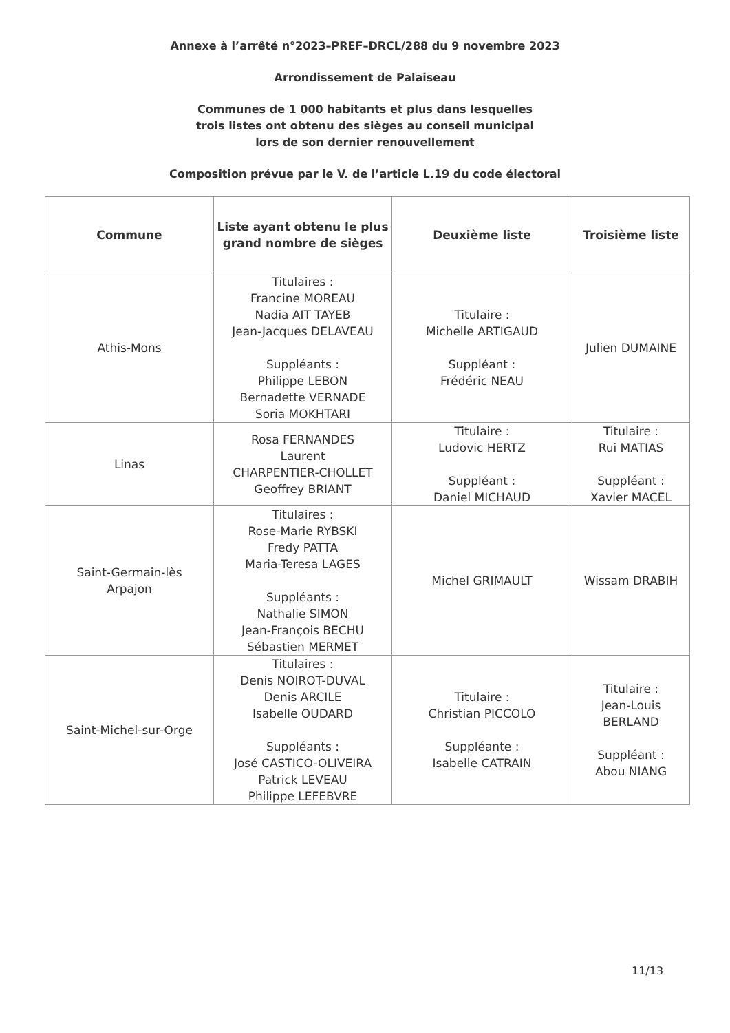Annexe à l’arrêté n°2023–PREF–DRCL/288 du 9 novembre 2023
Arrondissement de Palaiseau
Communes de 1 000 habitants et plus dans lesquelles
trois listes ont obtenu des sièges au conseil municipal
lors de son dernier renouvellement
Composition prévue par le V. de l’article L.19 du code électoral
| Commune | Liste ayant obtenu le plus grand nombre de sièges | Deuxième liste | Troisième liste |
| --- | --- | --- | --- |
| Athis-Mons | Titulaires : Francine MOREAU Nadia AIT TAYEB Jean-Jacques DELAVEAU Suppléants : Philippe LEBON Bernadette VERNADE Soria MOKHTARI | Titulaire : Michelle ARTIGAUD Suppléant : Frédéric NEAU | Julien DUMAINE |
| Linas | Rosa FERNANDES Laurent CHARPENTIER-CHOLLET Geoffrey BRIANT | Titulaire : Ludovic HERTZ Suppléant : Daniel MICHAUD | Titulaire : Rui MATIAS Suppléant : Xavier MACEL |
| Saint-Germain-lès Arpajon | Titulaires : Rose-Marie RYBSKI Fredy PATTA Maria-Teresa LAGES Suppléants : Nathalie SIMON Jean-François BECHU Sébastien MERMET | Michel GRIMAULT | Wissam DRABIH |
| Saint-Michel-sur-Orge | Titulaires : Denis NOIROT-DUVAL Denis ARCILE Isabelle OUDARD Suppléants : José CASTICO-OLIVEIRA Patrick LEVEAU Philippe LEFEBVRE | Titulaire : Christian PICCOLO Suppléante : Isabelle CATRAIN | Titulaire : Jean-Louis BERLAND Suppléant : Abou NIANG |
11/13